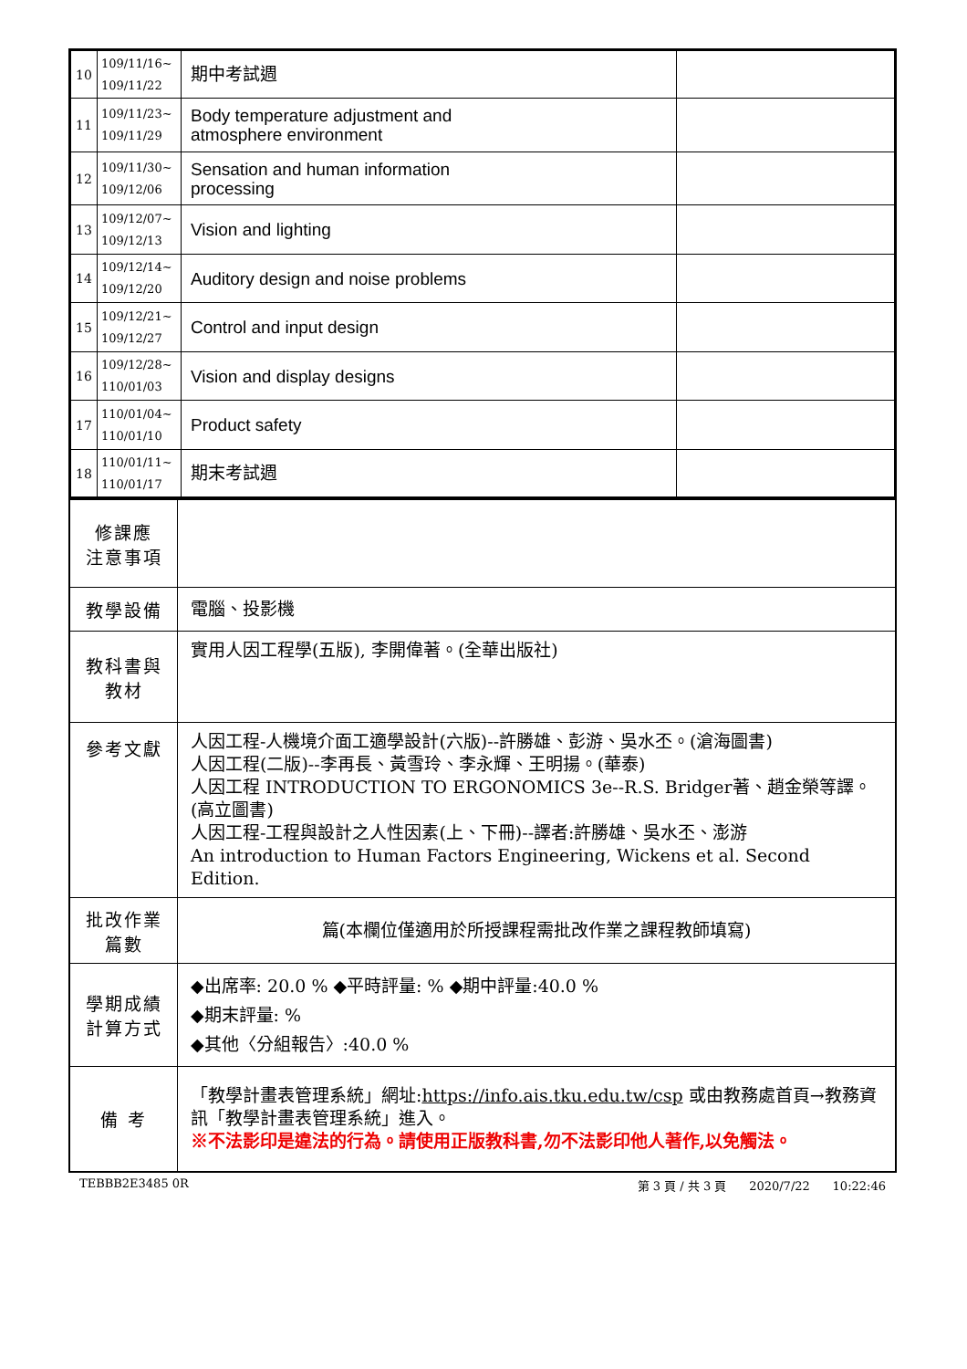| 10 | 109/11/16~ 109/11/22 | 期中考試週 | |
| 11 | 109/11/23~ 109/11/29 | Body temperature adjustment and atmosphere environment | |
| 12 | 109/11/30~ 109/12/06 | Sensation and human information processing | |
| 13 | 109/12/07~ 109/12/13 | Vision and lighting | |
| 14 | 109/12/14~ 109/12/20 | Auditory design and noise problems | |
| 15 | 109/12/21~ 109/12/27 | Control and input design | |
| 16 | 109/12/28~ 110/01/03 | Vision and display designs | |
| 17 | 110/01/04~ 110/01/10 | Product safety | |
| 18 | 110/01/11~ 110/01/17 | 期末考試週 | |
| 修課應 注意事項 | |
| 教學設備 | 電腦、投影機 |
| 教科書與 教材 | 實用人因工程學(五版), 李開偉著。(全華出版社) |
| 參考文獻 | 人因工程-人機境介面工適學設計(六版)--許勝雄、彭游、吳水丕。(滄海圖書) 人因工程(二版)--李再長、黃雪玲、李永輝、王明揚。(華泰) 人因工程 INTRODUCTION TO ERGONOMICS 3e--R.S. Bridger著、趙金榮等譯。(高立圖書) 人因工程-工程與設計之人性因素(上、下冊)--譯者:許勝雄、吳水丕、澎游 An introduction to Human Factors Engineering, Wickens et al. Second Edition. |
| 批改作業 篇數 | 篇(本欄位僅適用於所授課程需批改作業之課程教師填寫) |
| 學期成績 計算方式 | ◆出席率: 20.0 % ◆平時評量: % ◆期中評量:40.0 % ◆期末評量: % ◆其他〈分組報告〉:40.0 % |
| 備 考 | 「教學計畫表管理系統」網址: https://info.ais.tku.edu.tw/csp 或由教務處首頁→教務資訊「教學計畫表管理系統」進入。 ※不法影印是違法的行為。請使用正版教科書,勿不法影印他人著作,以免觸法。 |
TEBBB2E3485 0R 第 3 頁 / 共 3 頁 2020/7/22 10:22:46